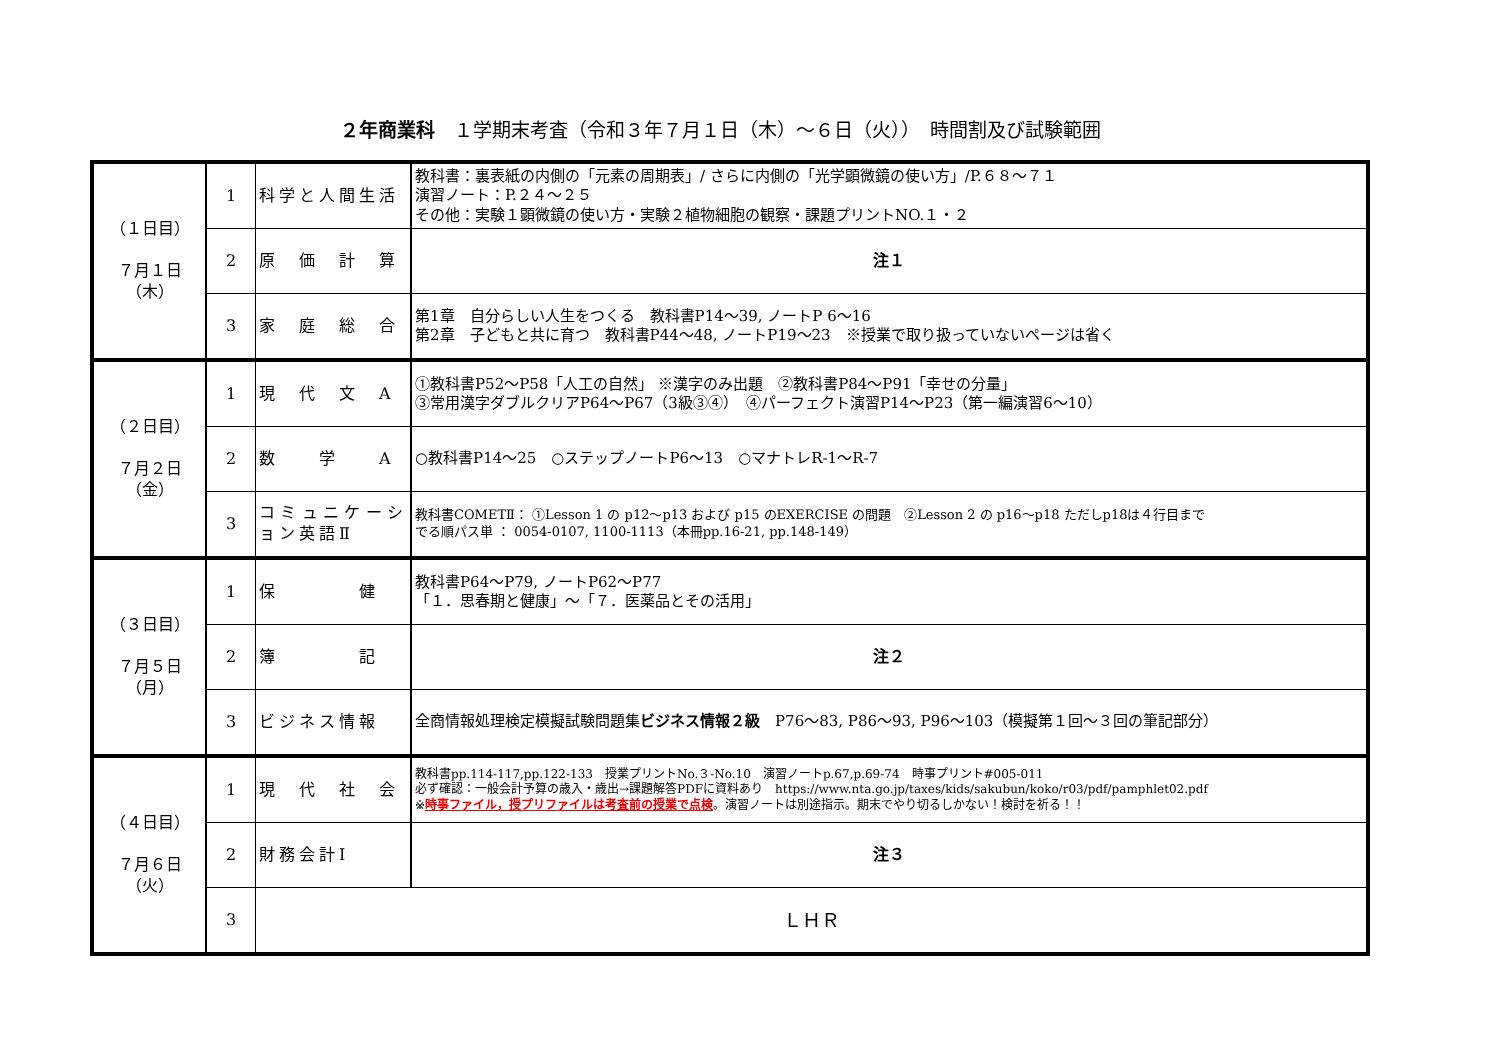２年商業科　１学期末考査（令和３年７月１日（木）～６日（火））　時間割及び試験範囲
| （１日目） ７月１日 （木） | 1 | 科学と人間生活 | 教科書：裏表紙の内側の「元素の周期表」/ さらに内側の「光学顕微鏡の使い方」/P.６８～７１ 演習ノート：P.２４～２５ その他：実験１顕微鏡の使い方・実験２植物細胞の観察・課題プリントNO.１・２ |
| | 2 | 原 価 計 算 | 注１ |
| | 3 | 家 庭 総 合 | 第1章 自分らしい人生をつくる 教科書P14～39, ノートP 6～16 第2章 子どもと共に育つ 教科書P44～48, ノートP19～23 ※授業で取り扱っていないページは省く |
| （２日目） ７月２日 （金） | 1 | 現 代 文 A | ①教科書P52～P58「人工の自然」 ※漢字のみ出題 ②教科書P84～P91「幸せの分量」 ③常用漢字ダブルクリアP64～P67（3級③④） ④パーフェクト演習P14～P23（第一編演習6～10） |
| | 2 | 数 学 A | ○教科書P14～25 ○ステップノートP6～13 ○マナトレR-1～R-7 |
| | 3 | コミュニケーション英語Ⅱ | 教科書COMETⅡ： ①Lesson 1 の p12～p13 および p15 のEXERCISE の問題 ②Lesson 2 の p16～p18 ただしp18は４行目まで でる順パス単 ： 0054-0107, 1100-1113（本冊pp.16-21, pp.148-149） |
| （３日目） ７月５日 （月） | 1 | 保 健 | 教科書P64～P79, ノートP62～P77 「１．思春期と健康」～「７．医薬品とその活用」 |
| | 2 | 簿 記 | 注２ |
| | 3 | ビジネス情報 | 全商情報処理検定模擬試験問題集 ビジネス情報２級 P76～83, P86～93, P96～103（模擬第１回～３回の筆記部分） |
| （４日目） ７月６日 （火） | 1 | 現 代 社 会 | 教科書pp.114-117,pp.122-133 授業プリントNo.３-No.10 演習ノートp.67,p.69-74 時事プリント#005-011 必ず確認：一般会計予算の歳入・歳出→課題解答PDFに資料あり https://www.nta.go.jp/taxes/kids/sakubun/koko/r03/pdf/pamphlet02.pdf ※ 時事ファイル，授プリファイルは考査前の授業で点検 。演習ノートは別途指示。期末でやり切るしかない！検討を祈る！！ |
| | 2 | 財務会計Ⅰ | 注３ |
| | 3 | ＬＨＲ | |